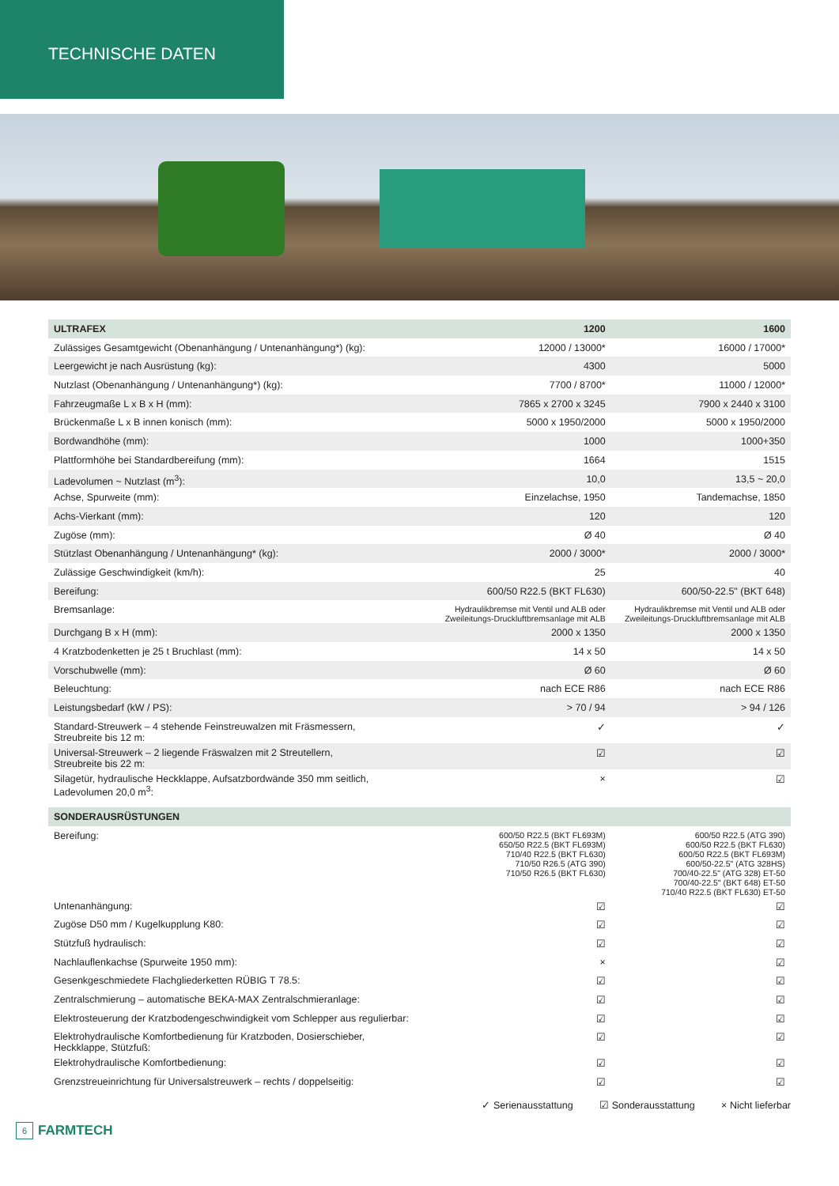TECHNISCHE DATEN
| ULTRAFEX | 1200 | 1600 |
| --- | --- | --- |
| Zulässiges Gesamtgewicht (Obenanhängung / Untenanhängung*) (kg): | 12000 / 13000* | 16000 / 17000* |
| Leergewicht je nach Ausrüstung (kg): | 4300 | 5000 |
| Nutzlast (Obenanhängung / Untenanhängung*) (kg): | 7700 / 8700* | 11000 / 12000* |
| Fahrzeugmaße L x B x H (mm): | 7865 x 2700 x 3245 | 7900 x 2440 x 3100 |
| Brückenmaße L x B innen konisch (mm): | 5000 x 1950/2000 | 5000 x 1950/2000 |
| Bordwandhöhe (mm): | 1000 | 1000+350 |
| Plattformhöhe bei Standardbereifung (mm): | 1664 | 1515 |
| Ladevolumen ~ Nutzlast (m<sup>3</sup>): | 10,0 | 13,5 ~ 20,0 |
| Achse, Spurweite (mm): | Einzelachse, 1950 | Tandemachse, 1850 |
| Achs-Vierkant (mm): | 120 | 120 |
| Zugöse (mm): | Ø 40 | Ø 40 |
| Stützlast Obenanhängung / Untenanhängung* (kg): | 2000 / 3000* | 2000 / 3000* |
| Zulässige Geschwindigkeit (km/h): | 25 | 40 |
| Bereifung: | 600/50 R22.5 (BKT FL630) | 600/50-22.5" (BKT 648) |
| Bremsanlage: | Hydraulikbremse mit Ventil und ALB oder Zweileitungs-Druckluftbremsanlage mit ALB | Hydraulikbremse mit Ventil und ALB oder Zweileitungs-Druckluftbremsanlage mit ALB |
| Durchgang B x H (mm): | 2000 x 1350 | 2000 x 1350 |
| 4 Kratzbodenketten je 25 t Bruchlast (mm): | 14 x 50 | 14 x 50 |
| Vorschubwelle (mm): | Ø 60 | Ø 60 |
| Beleuchtung: | nach ECE R86 | nach ECE R86 |
| Leistungsbedarf (kW / PS): | > 70 / 94 | > 94 / 126 |
| Standard-Streuwerk – 4 stehende Feinstreuwalzen mit Fräsmessern, Streubreite bis 12 m: | ✓ | ✓ |
| Universal-Streuwerk – 2 liegende Fräswalzen mit 2 Streutellern, Streubreite bis 22 m: | ☑ | ☑ |
| Silagetür, hydraulische Heckklappe, Aufsatzbordwände 350 mm seitlich, Ladevolumen 20,0 m<sup>3</sup>: | × | ☑ |
| SONDERAUSRÜSTUNGEN | | |
| Bereifung: | 600/50 R22.5 (BKT FL693M) 650/50 R22.5 (BKT FL693M) 710/40 R22.5 (BKT FL630) 710/50 R26.5 (ATG 390) 710/50 R26.5 (BKT FL630) | 600/50 R22.5 (ATG 390) 600/50 R22.5 (BKT FL630) 600/50 R22.5 (BKT FL693M) 600/50-22.5" (ATG 328HS) 700/40-22.5" (ATG 328) ET-50 700/40-22.5" (BKT 648) ET-50 710/40 R22.5 (BKT FL630) ET-50 |
| Untenanhängung: | ☑ | ☑ |
| Zugöse D50 mm / Kugelkupplung K80: | ☑ | ☑ |
| Stützfuß hydraulisch: | ☑ | ☑ |
| Nachlauflenkachse (Spurweite 1950 mm): | × | ☑ |
| Gesenkgeschmiedete Flachgliederketten RÜBIG T 78.5: | ☑ | ☑ |
| Zentralschmierung – automatische BEKA-MAX Zentralschmieranlage: | ☑ | ☑ |
| Elektrosteuerung der Kratzbodengeschwindigkeit vom Schlepper aus regulierbar: | ☑ | ☑ |
| Elektrohydraulische Komfortbedienung für Kratzboden, Dosierschieber, Heckklappe, Stützfuß: | ☑ | ☑ |
| Elektrohydraulische Komfortbedienung: | ☑ | ☑ |
| Grenzstreueinrichtung für Universalstreuwerk – rechts / doppelseitig: | ☑ | ☑ |
✓ Serienausstattung ☑ Sonderausstattung × Nicht lieferbar
6
FARMTECH